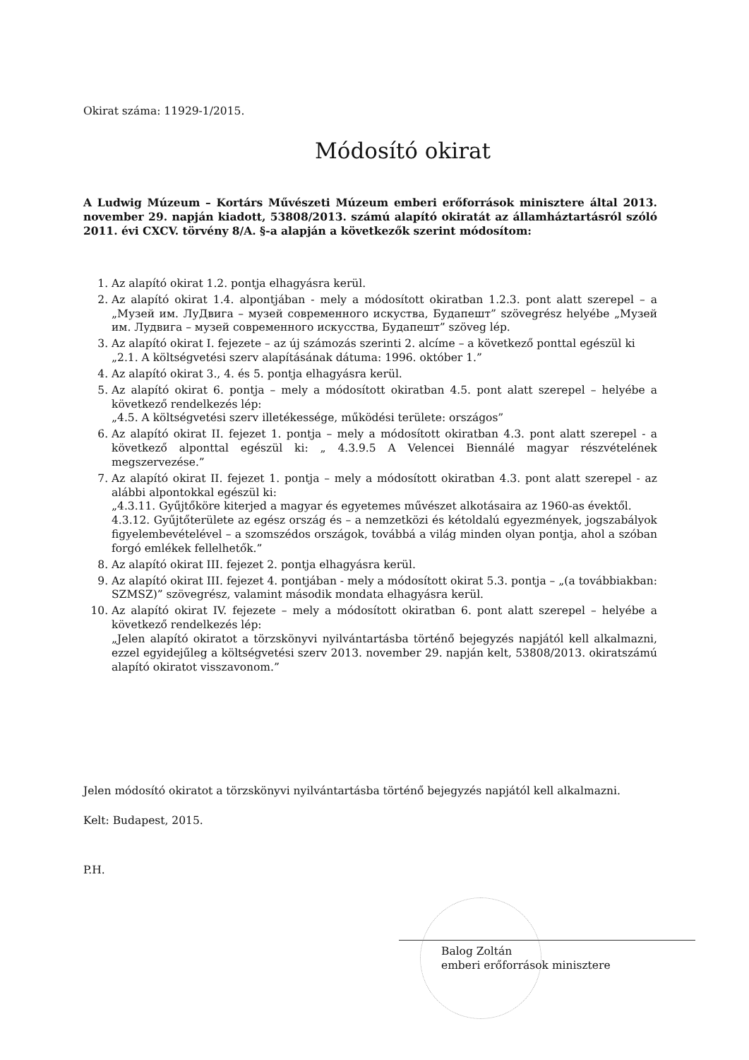Okirat száma: 11929-1/2015.
Módosító okirat
A Ludwig Múzeum – Kortárs Művészeti Múzeum emberi erőforrások minisztere által 2013. november 29. napján kiadott, 53808/2013. számú alapító okiratát az államháztartásról szóló 2011. évi CXCV. törvény 8/A. §-a alapján a következők szerint módosítom:
1. Az alapító okirat 1.2. pontja elhagyásra kerül.
2. Az alapító okirat 1.4. alpontjában - mely a módosított okiratban 1.2.3. pont alatt szerepel – a „Музей им. ЛуДвига – музей современного искуства, Будапешт” szövegrész helyébe „Музей им. Лудвига – музей современного искусства, Будапешт” szöveg lép.
3. Az alapító okirat I. fejezete – az új számozás szerinti 2. alcíme – a következő ponttal egészül ki
„2.1. A költségvetési szerv alapításának dátuma: 1996. október 1.”
4. Az alapító okirat 3., 4. és 5. pontja elhagyásra kerül.
5. Az alapító okirat 6. pontja – mely a módosított okiratban 4.5. pont alatt szerepel – helyébe a következő rendelkezés lép:
„4.5. A költségvetési szerv illetékessége, működési területe: országos”
6. Az alapító okirat II. fejezet 1. pontja – mely a módosított okiratban 4.3. pont alatt szerepel - a következő alponttal egészül ki: „ 4.3.9.5 A Velencei Biennálé magyar részvételének megszervezése.”
7. Az alapító okirat II. fejezet 1. pontja – mely a módosított okiratban 4.3. pont alatt szerepel - az alábbi alpontokkal egészül ki:
„4.3.11. Gyűjtőköre kiterjed a magyar és egyetemes művészet alkotásaira az 1960-as évektől.
4.3.12. Gyűjtőterülete az egész ország és – a nemzetközi és kétoldalú egyezmények, jogszabályok figyelembevételével – a szomszédos országok, továbbá a világ minden olyan pontja, ahol a szóban forgó emlékek fellelhetők.”
8. Az alapító okirat III. fejezet 2. pontja elhagyásra kerül.
9. Az alapító okirat III. fejezet 4. pontjában - mely a módosított okirat 5.3. pontja – „(a továbbiakban: SZMSZ)” szövegrész, valamint második mondata elhagyásra kerül.
10. Az alapító okirat IV. fejezete – mely a módosított okiratban 6. pont alatt szerepel – helyébe a következő rendelkezés lép:
„Jelen alapító okiratot a törzskönyvi nyilvántartásba történő bejegyzés napjától kell alkalmazni, ezzel egyidejűleg a költségvetési szerv 2013. november 29. napján kelt, 53808/2013. okiratszámú alapító okiratot visszavonom.”
Jelen módosító okiratot a törzskönyvi nyilvántartásba történő bejegyzés napjától kell alkalmazni.
Kelt: Budapest, 2015.
P.H.
Balog Zoltán
emberi erőforrások minisztere